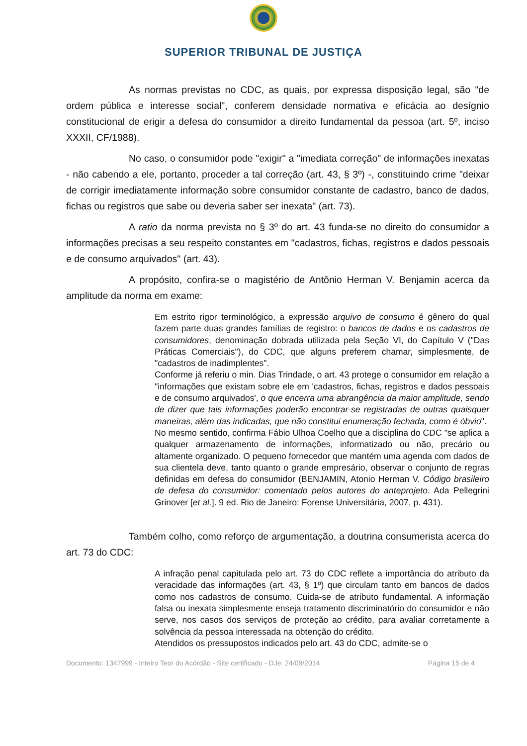SUPERIOR TRIBUNAL DE JUSTIÇA
As normas previstas no CDC, as quais, por expressa disposição legal, são "de ordem pública e interesse social", conferem densidade normativa e eficácia ao desígnio constitucional de erigir a defesa do consumidor a direito fundamental da pessoa (art. 5º, inciso XXXII, CF/1988).
No caso, o consumidor pode "exigir" a "imediata correção" de informações inexatas - não cabendo a ele, portanto, proceder a tal correção (art. 43, § 3º) -, constituindo crime "deixar de corrigir imediatamente informação sobre consumidor constante de cadastro, banco de dados, fichas ou registros que sabe ou deveria saber ser inexata" (art. 73).
A ratio da norma prevista no § 3º do art. 43 funda-se no direito do consumidor a informações precisas a seu respeito constantes em "cadastros, fichas, registros e dados pessoais e de consumo arquivados" (art. 43).
A propósito, confira-se o magistério de Antônio Herman V. Benjamin acerca da amplitude da norma em exame:
Em estrito rigor terminológico, a expressão arquivo de consumo é gênero do qual fazem parte duas grandes famílias de registro: o bancos de dados e os cadastros de consumidores, denominação dobrada utilizada pela Seção VI, do Capítulo V ("Das Práticas Comerciais"), do CDC, que alguns preferem chamar, simplesmente, de "cadastros de inadimplentes".
Conforme já referiu o min. Dias Trindade, o art. 43 protege o consumidor em relação a "informações que existam sobre ele em 'cadastros, fichas, registros e dados pessoais e de consumo arquivados', o que encerra uma abrangência da maior amplitude, sendo de dizer que tais informações poderão encontrar-se registradas de outras quaisquer maneiras, além das indicadas, que não constitui enumeração fechada, como é óbvio".
No mesmo sentido, confirma Fábio Ulhoa Coelho que a disciplina do CDC "se aplica a qualquer armazenamento de informações, informatizado ou não, precário ou altamente organizado. O pequeno fornecedor que mantém uma agenda com dados de sua clientela deve, tanto quanto o grande empresário, observar o conjunto de regras definidas em defesa do consumidor (BENJAMIN, Atonio Herman V. Código brasileiro de defesa do consumidor: comentado pelos autores do anteprojeto. Ada Pellegrini Grinover [et al.]. 9 ed. Rio de Janeiro: Forense Universitária, 2007, p. 431).
Também colho, como reforço de argumentação, a doutrina consumerista acerca do art. 73 do CDC:
A infração penal capitulada pelo art. 73 do CDC reflete a importância do atributo da veracidade das informações (art. 43, § 1º) que circulam tanto em bancos de dados como nos cadastros de consumo. Cuida-se de atributo fundamental. A informação falsa ou inexata simplesmente enseja tratamento discriminatório do consumidor e não serve, nos casos dos serviços de proteção ao crédito, para avaliar corretamente a solvência da pessoa interessada na obtenção do crédito.
Atendidos os pressupostos indicados pelo art. 43 do CDC, admite-se o
Documento: 1347999 - Inteiro Teor do Acórdão - Site certificado - DJe: 24/09/2014 Página 15 de 4